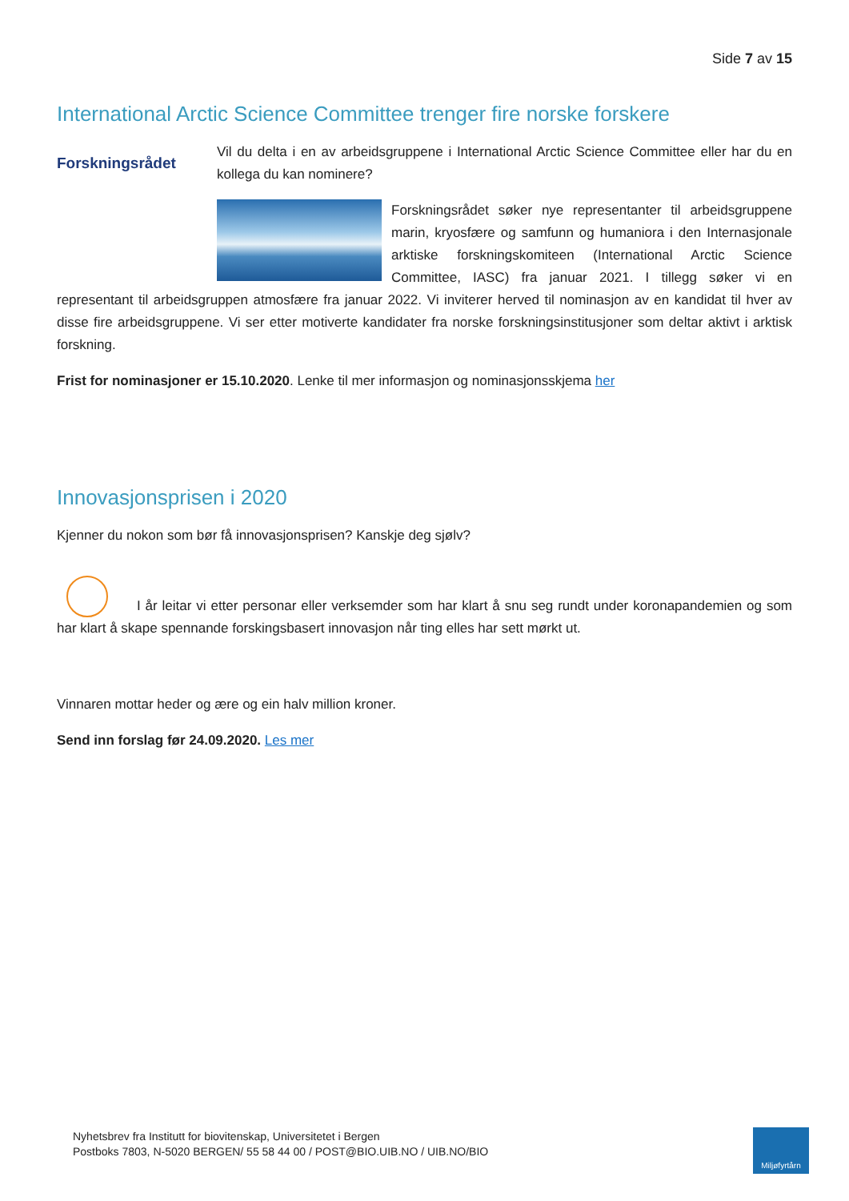Side 7 av 15
International Arctic Science Committee trenger fire norske forskere
Forskningsrådet
Vil du delta i en av arbeidsgruppene i International Arctic Science Committee eller har du en kollega du kan nominere?
Forskningsrådet søker nye representanter til arbeidsgruppene marin, kryosfære og samfunn og humaniora i den Internasjonale arktiske forskningskomiteen (International Arctic Science Committee, IASC) fra januar 2021. I tillegg søker vi en representant til arbeidsgruppen atmosfære fra januar 2022. Vi inviterer herved til nominasjon av en kandidat til hver av disse fire arbeidsgruppene. Vi ser etter motiverte kandidater fra norske forskningsinstitusjoner som deltar aktivt i arktisk forskning.
Frist for nominasjoner er 15.10.2020. Lenke til mer informasjon og nominasjonsskjema her
Innovasjonsprisen i 2020
Kjenner du nokon som bør få innovasjonsprisen? Kanskje deg sjølv?
I år leitar vi etter personar eller verksemder som har klart å snu seg rundt under koronapandemien og som har klart å skape spennande forskingsbasert innovasjon når ting elles har sett mørkt ut.
Vinnaren mottar heder og ære og ein halv million kroner.
Send inn forslag før 24.09.2020. Les mer
Nyhetsbrev fra Institutt for biovitenskap, Universitetet i Bergen
Postboks 7803, N-5020 BERGEN/ 55 58 44 00 / POST@BIO.UIB.NO / UIB.NO/BIO
Miljøfyrtårn